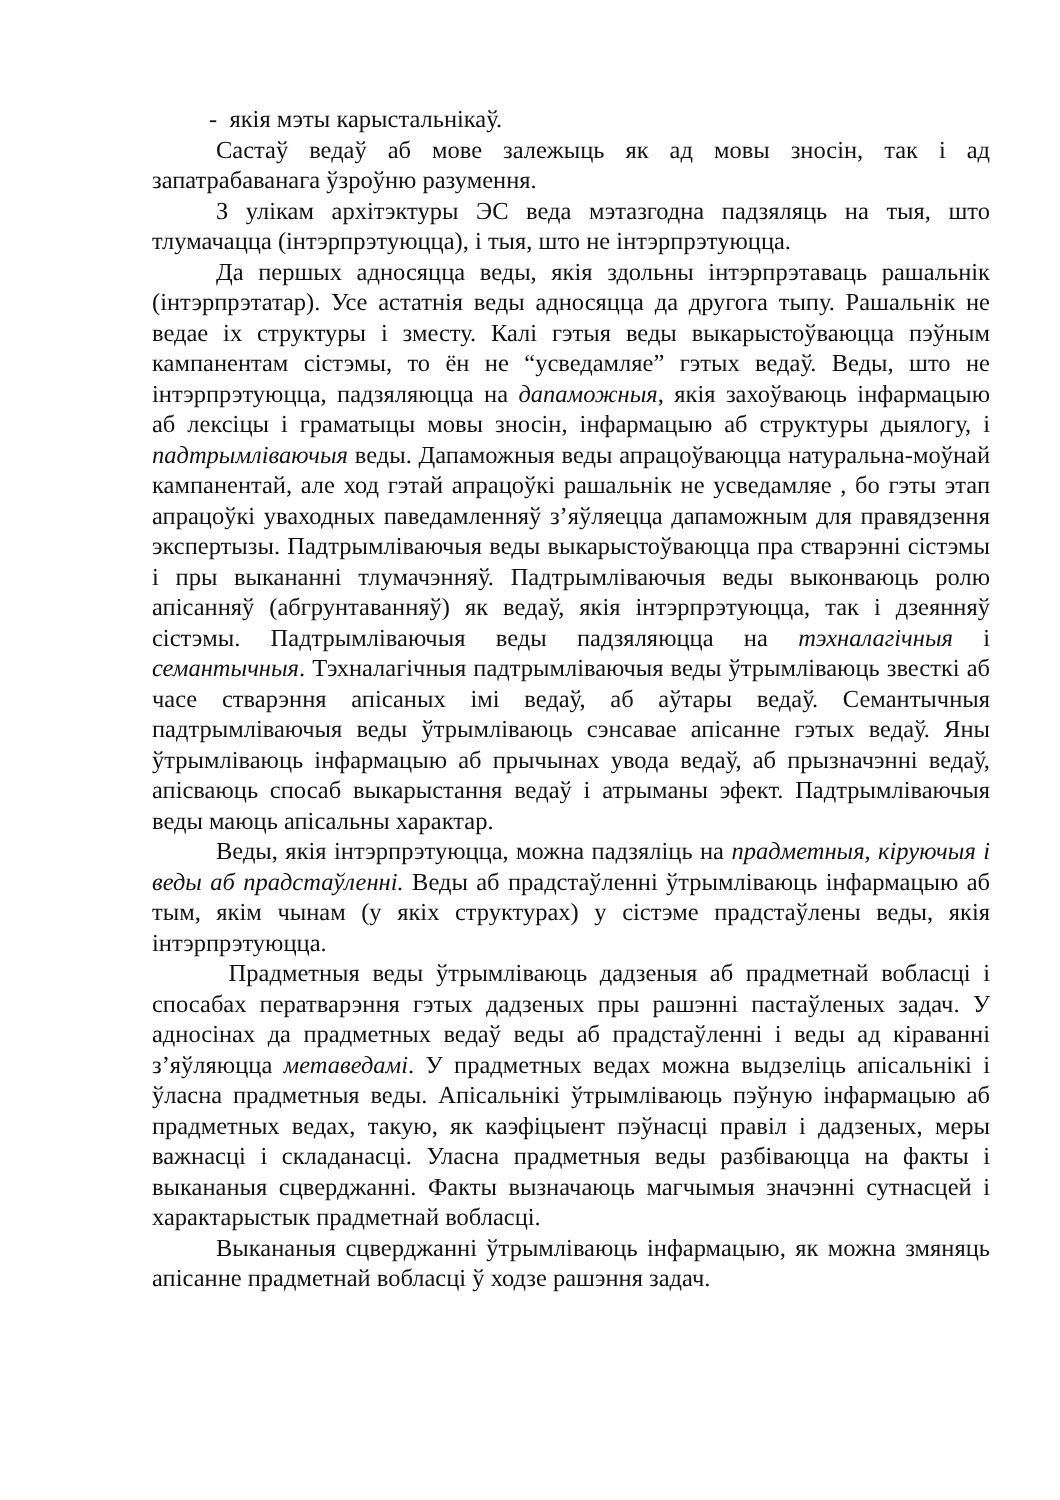- якія мэты карыстальнікаў.
Састаў ведаў аб мове залежыць як ад мовы зносін, так і ад запатрабаванага ўзроўню разумення.
З улікам архітэктуры ЭС веда мэтазгодна падзяляць на тыя, што тлумачацца (інтэрпрэтуюцца), і тыя, што не інтэрпрэтуюцца.
Да першых адносяцца веды, якія здольны інтэрпрэтаваць рашальнік (інтэрпрэтатар). Усе астатнія веды адносяцца да другога тыпу. Рашальнік не ведае іх структуры і зместу. Калі гэтыя веды выкарыстоўваюцца пэўным кампанентам сістэмы, то ён не “усведамляе” гэтых ведаў. Веды, што не інтэрпрэтуюцца, падзяляюцца на дапаможныя, якія захоўваюць інфармацыю аб лексіцы і граматыцы мовы зносін, інфармацыю аб структуры дыялогу, і падтрымліваючыя веды. Дапаможныя веды апрацоўваюцца натуральна-моўнай кампанентай, але ход гэтай апрацоўкі рашальнік не усведамляе , бо гэты этап апрацоўкі уваходных паведамленняў з’яўляецца дапаможным для правядзення экспертызы. Падтрымліваючыя веды выкарыстоўваюцца пра стварэнні сістэмы і пры выкананні тлумачэнняў. Падтрымліваючыя веды выконваюць ролю апісанняў (абгрунтаванняў) як ведаў, якія інтэрпрэтуюцца, так і дзеянняў сістэмы. Падтрымліваючыя веды падзяляюцца на тэхналагічныя і семантычныя. Тэхналагічныя падтрымліваючыя веды ўтрымліваюць звесткі аб часе стварэння апісаных імі ведаў, аб аўтары ведаў. Семантычныя падтрымліваючыя веды ўтрымліваюць сэнсавае апісанне гэтых ведаў. Яны ўтрымліваюць інфармацыю аб прычынах увода ведаў, аб прызначэнні ведаў, апісваюць спосаб выкарыстання ведаў і атрыманы эфект. Падтрымліваючыя веды маюць апісальны характар.
Веды, якія інтэрпрэтуюцца, можна падзяліць на прадметныя, кіруючыя і веды аб прадстаўленні. Веды аб прадстаўленні ўтрымліваюць інфармацыю аб тым, якім чынам (у якіх структурах) у сістэме прадстаўлены веды, якія інтэрпрэтуюцца.
Прадметныя веды ўтрымліваюць дадзеныя аб прадметнай вобласці і спосабах ператварэння гэтых дадзеных пры рашэнні пастаўленых задач. У адносінах да прадметных ведаў веды аб прадстаўленні і веды ад кіраванні з’яўляюцца метаведамі. У прадметных ведах можна выдзеліць апісальнікі і ўласна прадметныя веды. Апісальнікі ўтрымліваюць пэўную інфармацыю аб прадметных ведах, такую, як каэфіцыент пэўнасці правіл і дадзеных, меры важнасці і складанасці. Уласна прадметныя веды разбіваюцца на факты і выкананыя сцверджанні. Факты вызначаюць магчымыя значэнні сутнасцей і характарыстык прадметнай вобласці.
Выкананыя сцверджанні ўтрымліваюць інфармацыю, як можна змяняць апісанне прадметнай вобласці ў ходзе рашэння задач.